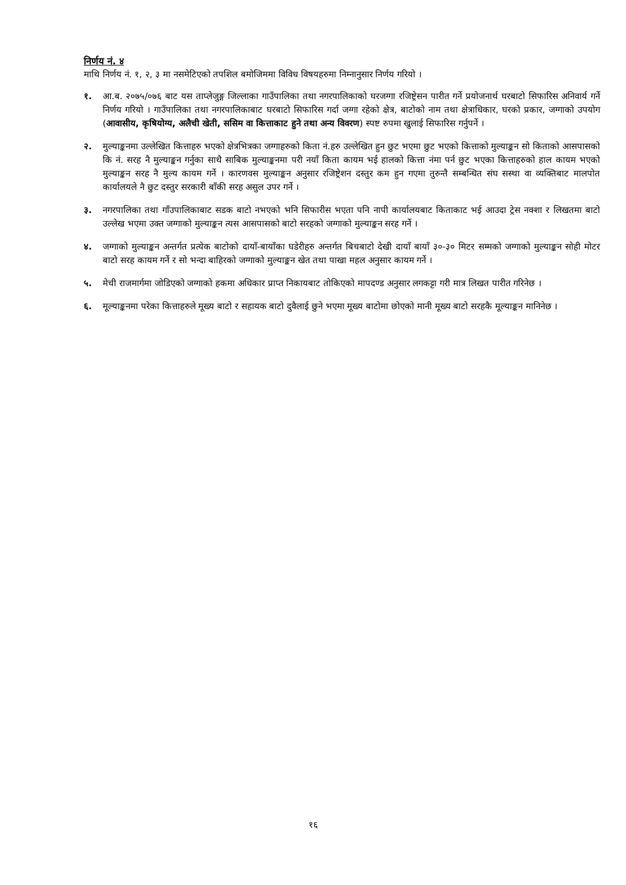निर्णय नं. ४
माथि निर्णय नं. १, २, ३ मा नसमेटिएको तपशिल बमोजिममा विविध विषयहरुमा निम्नानुसार निर्णय गरियो ।
१. आ.ब. २०७५/०७६ बाट यस ताप्लेजुङ्ग जिल्लाका गाउँपालिका तथा नगरपालिकाको घरजग्गा रजिष्ट्रेसन पारीत गर्ने प्रयोजनार्थ घरबाटो सिफारिस अनिवार्य गर्ने निर्णय गरियो । गाउँपालिका तथा नगरपालिकाबाट घरबाटो सिफारिस गर्दा जग्गा रहेको क्षेत्र, बाटोको नाम तथा क्षेत्राधिकार, घरको प्रकार, जग्गाको उपयोग (आवासीय, कृषियोग्य, अलैची खेती, ससिम वा कित्ताकाट हुने तथा अन्य विवरण) स्पष्ट रुपमा खुलाई सिफारिस गर्नुपर्ने ।
२. मुल्याङ्कनमा उल्लेखित कित्ताहरु भएको क्षेत्रभित्रका जग्गाहरुको किता नं.हरु उल्लेखित हुन छुट भएमा छुट भएको कित्ताको मुल्याङ्कन सो किताको आसपासको कि नं. सरह नै मुल्याङ्कन गर्नुका साथै साबिक मुल्याङ्कनमा परी नयाँ किता कायम भई हालको कित्ता नंमा पर्न छुट भएका कित्ताहरुको हाल कायम भएको मुल्याङ्कन सरह नै मुल्य कायम गर्ने । कारणवस मुल्याङ्कन अनुसार रजिष्ट्रेशन दस्तुर कम हुन गएमा तुरुन्तै सम्बन्धित संघ सस्था वा व्यक्तिबाट मालपोत कार्यालयले नै छुट दस्तुर सरकारी बाँकी सरह असुल उपर गर्ने ।
३. नगरपालिका तथा गाँउपालिकाबाट सडक बाटो नभएको भनि सिफारीस भएता पनि नापी कार्यालयबाट किताकाट भई आउदा ट्रेस नक्शा र लिखतमा बाटो उल्लेख भएमा उक्त जग्गाको मुल्याङ्कन त्यस आसपासको बाटो सरहको जग्गाको मुल्याङ्कन सरह गर्ने ।
४. जग्गाको मुल्याङ्कन अन्तर्गत प्रत्येक बाटोको दायाँ-बायाँका घडेरीहरु अन्तर्गत बिचबाटो देखी दायाँ बायाँ ३०-३० मिटर सम्मको जग्गाको मुल्याङ्कन सोही मोटर बाटो सरह कायम गर्ने र सो भन्दा बाहिरको जग्गाको मुल्याङ्कन खेत तथा पाखा महल अनुसार कायम गर्ने ।
५. मेची राजमार्गमा जोडिएको जग्गाको हकमा अधिकार प्राप्त निकायबाट तोकिएको मापदण्ड अनुसार लगकट्टा गरी मात्र लिखत पारीत गरिनेछ ।
६. मूल्याङ्कनमा परेका कित्ताहरुले मूख्य बाटो र सहायक बाटो दुवैलाई छुने भएमा मूख्य बाटोमा छोएको मानी मूख्य बाटो सरहकै मूल्याङ्कन मानिनेछ ।
१६